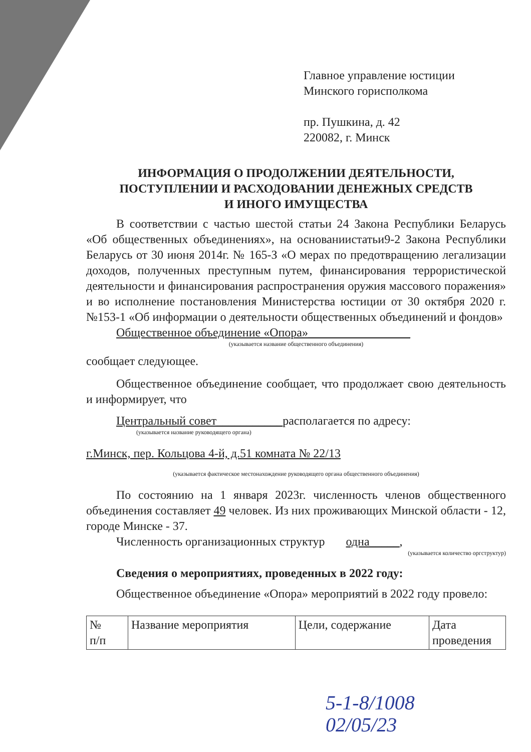Главное управление юстиции
Минского горисполкома
пр. Пушкина, д. 42
220082, г. Минск
ИНФОРМАЦИЯ О ПРОДОЛЖЕНИИ ДЕЯТЕЛЬНОСТИ,
ПОСТУПЛЕНИИ И РАСХОДОВАНИИ ДЕНЕЖНЫХ СРЕДСТВ
И ИНОГО ИМУЩЕСТВА
В соответствии с частью шестой статьи 24 Закона Республики Беларусь «Об общественных объединениях», на основаниистатьи9-2 Закона Республики Беларусь от 30 июня 2014г. № 165-З «О мерах по предотвращению легализации доходов, полученных преступным путем, финансирования террористической деятельности и финансирования распространения оружия массового поражения» и во исполнение постановления Министерства юстиции от 30 октября 2020 г. №153-1 «Об информации о деятельности общественных объединений и фондов»
Общественное объединение «Опора»_________________
(указывается название общественного объединения)
сообщает следующее.
Общественное объединение сообщает, что продолжает свою деятельность и информирует, что
Центральный совет___________располагается по адресу:
(указывается название руководящего органа)
г.Минск, пер. Кольцова 4-й, д.51 комната № 22/13
(указывается фактическое местонахождение руководящего органа общественного объединения)
По состоянию на 1 января 2023г. численность членов общественного объединения составляет 49 человек. Из них проживающих Минской области - 12, городе Минске - 37.
Численность организационных структур одна_____,
(указывается количество оргструктур)
Сведения о мероприятиях, проведенных в 2022 году:
Общественное объединение «Опора» мероприятий в 2022 году провело:
| № п/п | Название мероприятия | Цели, содержание | Дата проведения |
5-1-8/1008
02/05/23